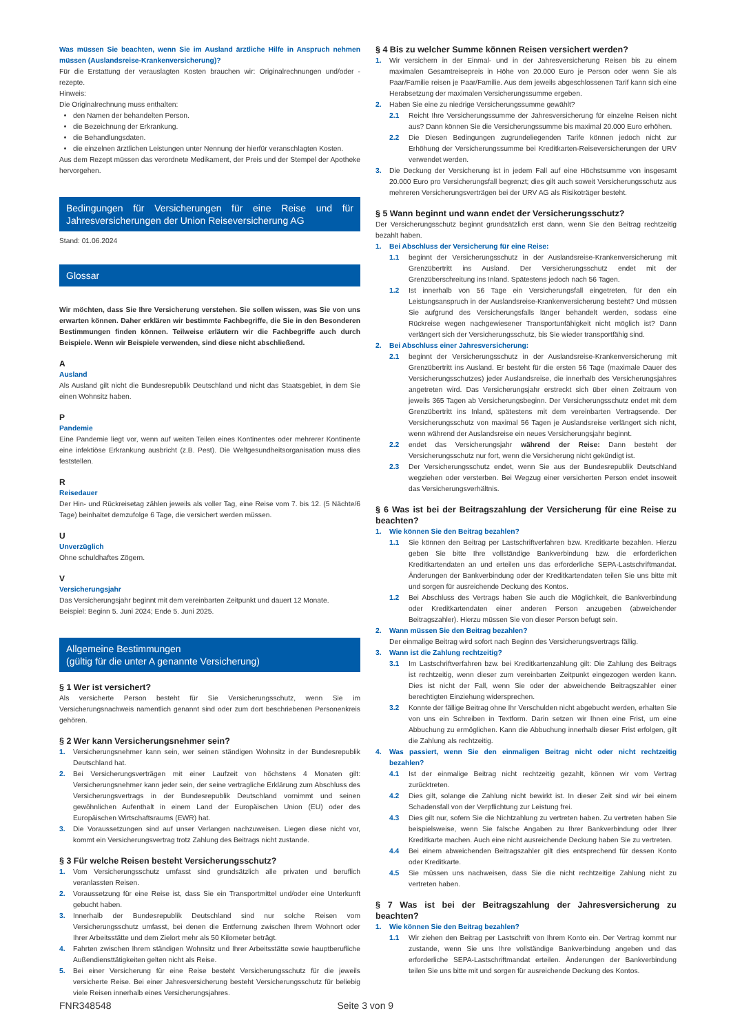Was müssen Sie beachten, wenn Sie im Ausland ärztliche Hilfe in Anspruch nehmen müssen (Auslandsreise-Krankenversicherung)?
Für die Erstattung der verauslagten Kosten brauchen wir: Originalrechnungen und/oder -rezepte.
Hinweis:
Die Originalrechnung muss enthalten:
den Namen der behandelten Person.
die Bezeichnung der Erkrankung.
die Behandlungsdaten.
die einzelnen ärztlichen Leistungen unter Nennung der hierfür veranschlagten Kosten.
Aus dem Rezept müssen das verordnete Medikament, der Preis und der Stempel der Apotheke hervorgehen.
Bedingungen für Versicherungen für eine Reise und für Jahresversicherungen der Union Reiseversicherung AG
Stand: 01.06.2024
Glossar
Wir möchten, dass Sie Ihre Versicherung verstehen. Sie sollen wissen, was Sie von uns erwarten können. Daher erklären wir bestimmte Fachbegriffe, die Sie in den Besonderen Bestimmungen finden können. Teilweise erläutern wir die Fachbegriffe auch durch Beispiele. Wenn wir Beispiele verwenden, sind diese nicht abschließend.
A
Ausland
Als Ausland gilt nicht die Bundesrepublik Deutschland und nicht das Staatsgebiet, in dem Sie einen Wohnsitz haben.
P
Pandemie
Eine Pandemie liegt vor, wenn auf weiten Teilen eines Kontinentes oder mehrerer Kontinente eine infektiöse Erkrankung ausbricht (z.B. Pest). Die Weltgesundheitsorganisation muss dies feststellen.
R
Reisedauer
Der Hin- und Rückreisetag zählen jeweils als voller Tag, eine Reise vom 7. bis 12. (5 Nächte/6 Tage) beinhaltet demzufolge 6 Tage, die versichert werden müssen.
U
Unverzüglich
Ohne schuldhaftes Zögern.
V
Versicherungsjahr
Das Versicherungsjahr beginnt mit dem vereinbarten Zeitpunkt und dauert 12 Monate.
Beispiel: Beginn 5. Juni 2024; Ende 5. Juni 2025.
Allgemeine Bestimmungen
(gültig für die unter A genannte Versicherung)
§ 1 Wer ist versichert?
Als versicherte Person besteht für Sie Versicherungsschutz, wenn Sie im Versicherungsnachweis namentlich genannt sind oder zum dort beschriebenen Personenkreis gehören.
§ 2 Wer kann Versicherungsnehmer sein?
1. Versicherungsnehmer kann sein, wer seinen ständigen Wohnsitz in der Bundesrepublik Deutschland hat.
2. Bei Versicherungsverträgen mit einer Laufzeit von höchstens 4 Monaten gilt: Versicherungsnehmer kann jeder sein, der seine vertragliche Erklärung zum Abschluss des Versicherungsvertrags in der Bundesrepublik Deutschland vornimmt und seinen gewöhnlichen Aufenthalt in einem Land der Europäischen Union (EU) oder des Europäischen Wirtschaftsraums (EWR) hat.
3. Die Voraussetzungen sind auf unser Verlangen nachzuweisen. Liegen diese nicht vor, kommt ein Versicherungsvertrag trotz Zahlung des Beitrags nicht zustande.
§ 3 Für welche Reisen besteht Versicherungsschutz?
1. Vom Versicherungsschutz umfasst sind grundsätzlich alle privaten und beruflich veranlassten Reisen.
2. Voraussetzung für eine Reise ist, dass Sie ein Transportmittel und/oder eine Unterkunft gebucht haben.
3. Innerhalb der Bundesrepublik Deutschland sind nur solche Reisen vom Versicherungsschutz umfasst, bei denen die Entfernung zwischen Ihrem Wohnort oder Ihrer Arbeitsstätte und dem Zielort mehr als 50 Kilometer beträgt.
4. Fahrten zwischen Ihrem ständigen Wohnsitz und Ihrer Arbeitsstätte sowie hauptberufliche Außendiensttätigkeiten gelten nicht als Reise.
5. Bei einer Versicherung für eine Reise besteht Versicherungsschutz für die jeweils versicherte Reise. Bei einer Jahresversicherung besteht Versicherungsschutz für beliebig viele Reisen innerhalb eines Versicherungsjahres.
§ 4 Bis zu welcher Summe können Reisen versichert werden?
1. Wir versichern in der Einmal- und in der Jahresversicherung Reisen bis zu einem maximalen Gesamtreisepreis in Höhe von 20.000 Euro je Person oder wenn Sie als Paar/Familie reisen je Paar/Familie. Aus dem jeweils abgeschlossenen Tarif kann sich eine Herabsetzung der maximalen Versicherungssumme ergeben.
2. Haben Sie eine zu niedrige Versicherungssumme gewählt?
2.1 Reicht Ihre Versicherungssumme der Jahresversicherung für einzelne Reisen nicht aus? Dann können Sie die Versicherungssumme bis maximal 20.000 Euro erhöhen.
2.2 Die Diesen Bedingungen zugrundeliegenden Tarife können jedoch nicht zur Erhöhung der Versicherungssumme bei Kreditkarten-Reiseversicherungen der URV verwendet werden.
3. Die Deckung der Versicherung ist in jedem Fall auf eine Höchstsumme von insgesamt 20.000 Euro pro Versicherungsfall begrenzt; dies gilt auch soweit Versicherungsschutz aus mehreren Versicherungsverträgen bei der URV AG als Risikoträger besteht.
§ 5 Wann beginnt und wann endet der Versicherungsschutz?
Der Versicherungsschutz beginnt grundsätzlich erst dann, wenn Sie den Beitrag rechtzeitig bezahlt haben.
1. Bei Abschluss der Versicherung für eine Reise:
1.1 beginnt der Versicherungsschutz in der Auslandsreise-Krankenversicherung mit Grenzübertritt ins Ausland. Der Versicherungsschutz endet mit der Grenzüberschreitung ins Inland. Spätestens jedoch nach 56 Tagen.
1.2 Ist innerhalb von 56 Tage ein Versicherungsfall eingetreten, für den ein Leistungsanspruch in der Auslandsreise-Krankenversicherung besteht? Und müssen Sie aufgrund des Versicherungsfalls länger behandelt werden, sodass eine Rückreise wegen nachgewiesener Transportunfähigkeit nicht möglich ist? Dann verlängert sich der Versicherungsschutz, bis Sie wieder transportfähig sind.
2. Bei Abschluss einer Jahresversicherung:
2.1 beginnt der Versicherungsschutz in der Auslandsreise-Krankenversicherung mit Grenzübertritt ins Ausland. Er besteht für die ersten 56 Tage (maximale Dauer des Versicherungsschutzes) jeder Auslandsreise, die innerhalb des Versicherungsjahres angetreten wird. Das Versicherungsjahr erstreckt sich über einen Zeitraum von jeweils 365 Tagen ab Versicherungsbeginn. Der Versicherungsschutz endet mit dem Grenzübertritt ins Inland, spätestens mit dem vereinbarten Vertragsende. Der Versicherungsschutz von maximal 56 Tagen je Auslandsreise verlängert sich nicht, wenn während der Auslandsreise ein neues Versicherungsjahr beginnt.
2.2 endet das Versicherungsjahr während der Reise: Dann besteht der Versicherungsschutz nur fort, wenn die Versicherung nicht gekündigt ist.
2.3 Der Versicherungsschutz endet, wenn Sie aus der Bundesrepublik Deutschland wegziehen oder versterben. Bei Wegzug einer versicherten Person endet insoweit das Versicherungsverhältnis.
§ 6 Was ist bei der Beitragszahlung der Versicherung für eine Reise zu beachten?
1. Wie können Sie den Beitrag bezahlen?
1.1 Sie können den Beitrag per Lastschriftverfahren bzw. Kreditkarte bezahlen. Hierzu geben Sie bitte Ihre vollständige Bankverbindung bzw. die erforderlichen Kreditkartendaten an und erteilen uns das erforderliche SEPA-Lastschriftmandat. Änderungen der Bankverbindung oder der Kreditkartendaten teilen Sie uns bitte mit und sorgen für ausreichende Deckung des Kontos.
1.2 Bei Abschluss des Vertrags haben Sie auch die Möglichkeit, die Bankverbindung oder Kreditkartendaten einer anderen Person anzugeben (abweichender Beitragszahler). Hierzu müssen Sie von dieser Person befugt sein.
2. Wann müssen Sie den Beitrag bezahlen?
Der einmalige Beitrag wird sofort nach Beginn des Versicherungsvertrags fällig.
3. Wann ist die Zahlung rechtzeitig?
3.1 Im Lastschriftverfahren bzw. bei Kreditkartenzahlung gilt: Die Zahlung des Beitrags ist rechtzeitig, wenn dieser zum vereinbarten Zeitpunkt eingezogen werden kann. Dies ist nicht der Fall, wenn Sie oder der abweichende Beitragszahler einer berechtigten Einziehung widersprechen.
3.2 Konnte der fällige Beitrag ohne Ihr Verschulden nicht abgebucht werden, erhalten Sie von uns ein Schreiben in Textform. Darin setzen wir Ihnen eine Frist, um eine Abbuchung zu ermöglichen. Kann die Abbuchung innerhalb dieser Frist erfolgen, gilt die Zahlung als rechtzeitig.
4. Was passiert, wenn Sie den einmaligen Beitrag nicht oder nicht rechtzeitig bezahlen?
4.1 Ist der einmalige Beitrag nicht rechtzeitig gezahlt, können wir vom Vertrag zurücktreten.
4.2 Dies gilt, solange die Zahlung nicht bewirkt ist. In dieser Zeit sind wir bei einem Schadensfall von der Verpflichtung zur Leistung frei.
4.3 Dies gilt nur, sofern Sie die Nichtzahlung zu vertreten haben. Zu vertreten haben Sie beispielsweise, wenn Sie falsche Angaben zu Ihrer Bankverbindung oder Ihrer Kreditkarte machen. Auch eine nicht ausreichende Deckung haben Sie zu vertreten.
4.4 Bei einem abweichenden Beitragszahler gilt dies entsprechend für dessen Konto oder Kreditkarte.
4.5 Sie müssen uns nachweisen, dass Sie die nicht rechtzeitige Zahlung nicht zu vertreten haben.
§ 7 Was ist bei der Beitragszahlung der Jahresversicherung zu beachten?
1. Wie können Sie den Beitrag bezahlen?
1.1 Wir ziehen den Beitrag per Lastschrift von Ihrem Konto ein. Der Vertrag kommt nur zustande, wenn Sie uns Ihre vollständige Bankverbindung angeben und das erforderliche SEPA-Lastschriftmandat erteilen. Änderungen der Bankverbindung teilen Sie uns bitte mit und sorgen für ausreichende Deckung des Kontos.
FNR348548 Seite 3 von 9